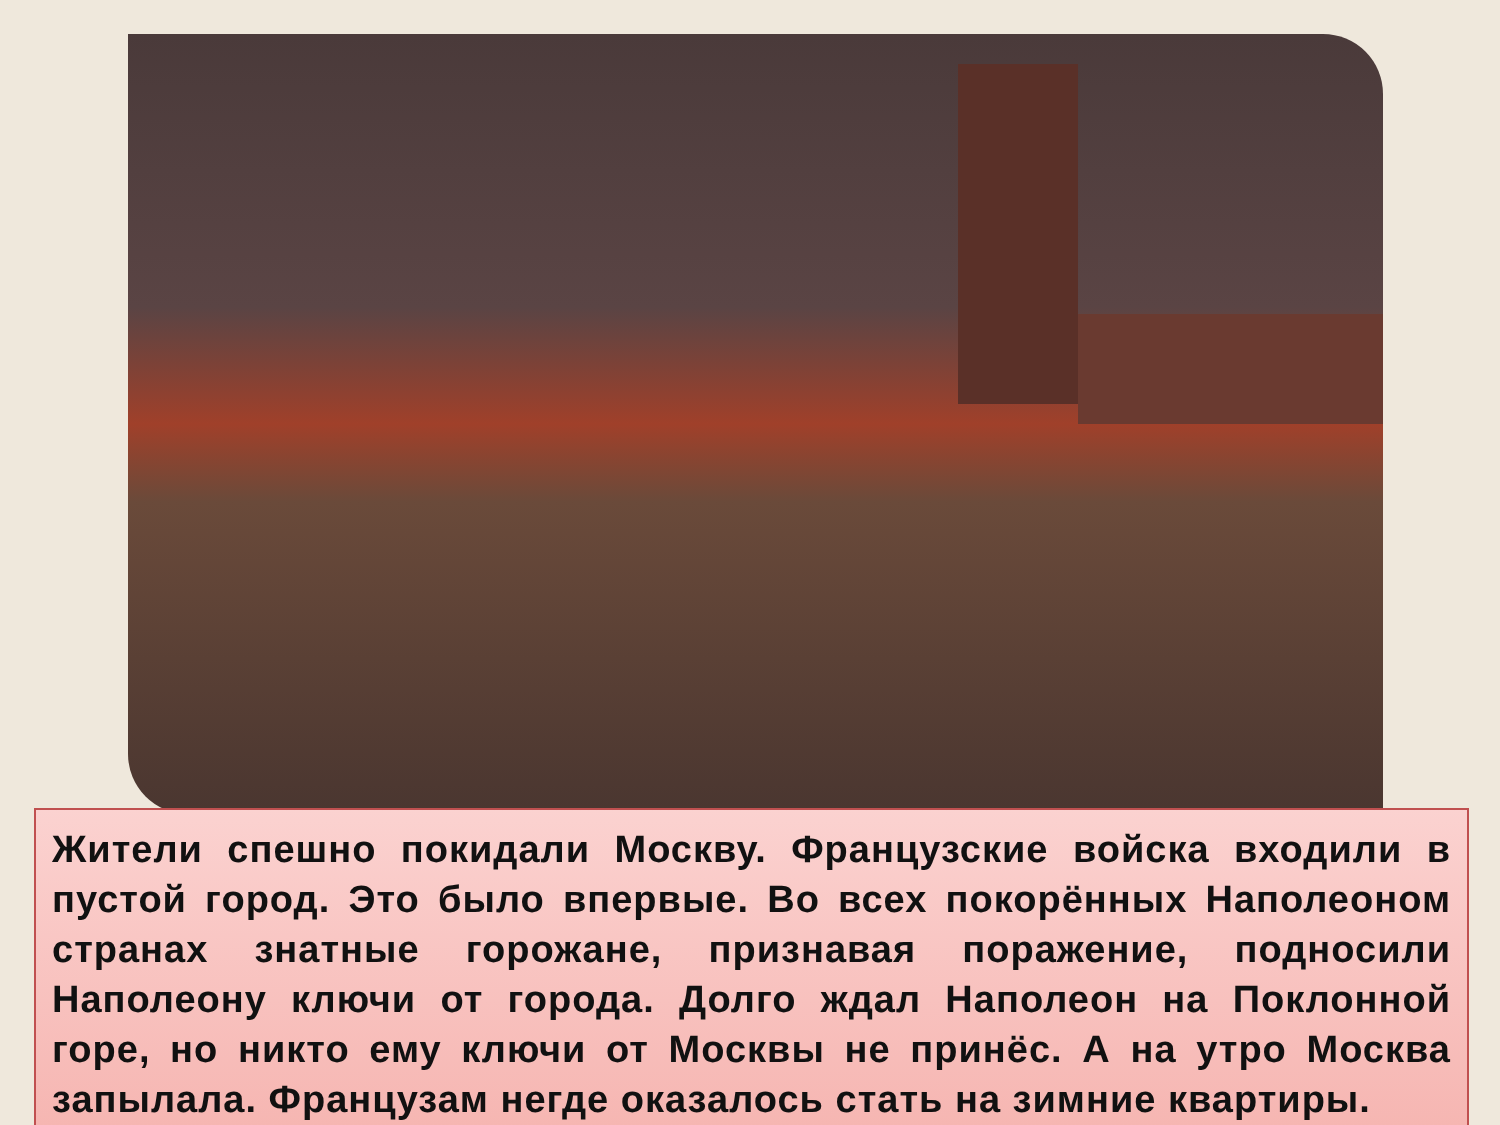Жители спешно покидали Москву. Французские войска входили в пустой город. Это было впервые. Во всех покорённых Наполеоном странах знатные горожане, признавая поражение, подносили Наполеону ключи от города. Долго ждал Наполеон на Поклонной горе, но никто ему ключи от Москвы не принёс. А на утро Москва запылала. Французам негде оказалось стать на зимние квартиры.